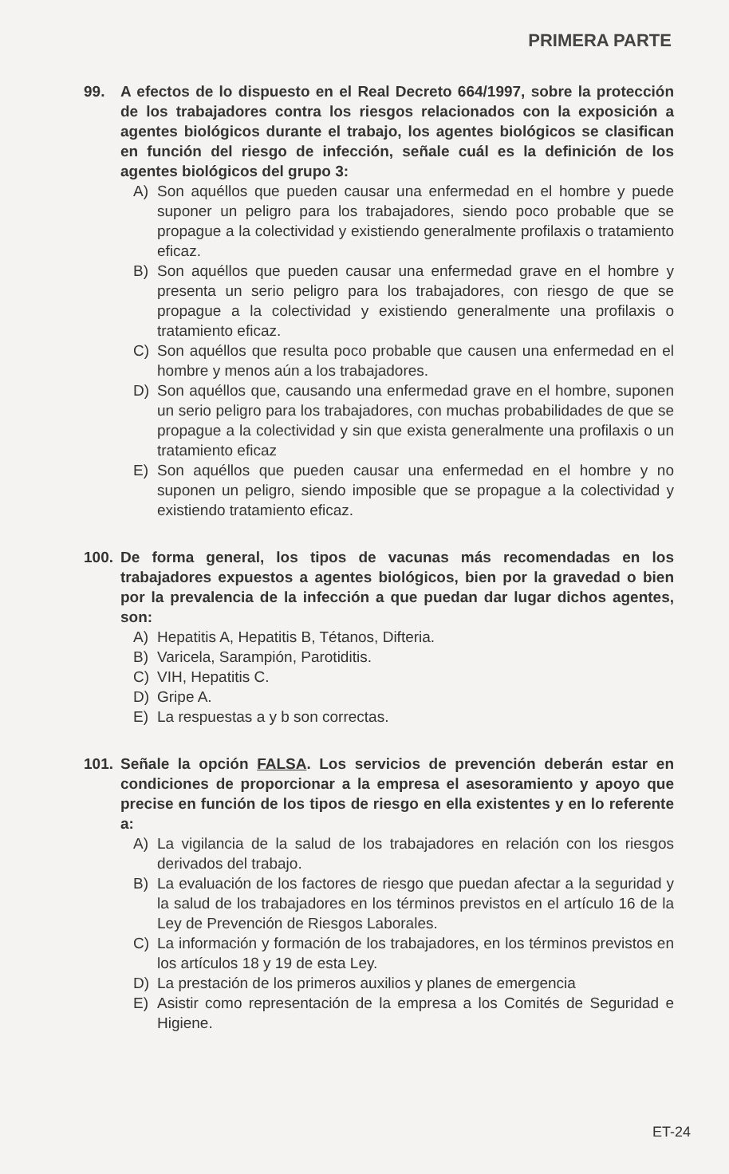PRIMERA PARTE
99. A efectos de lo dispuesto en el Real Decreto 664/1997, sobre la protección de los trabajadores contra los riesgos relacionados con la exposición a agentes biológicos durante el trabajo, los agentes biológicos se clasifican en función del riesgo de infección, señale cuál es la definición de los agentes biológicos del grupo 3:
A) Son aquéllos que pueden causar una enfermedad en el hombre y puede suponer un peligro para los trabajadores, siendo poco probable que se propague a la colectividad y existiendo generalmente profilaxis o tratamiento eficaz.
B) Son aquéllos que pueden causar una enfermedad grave en el hombre y presenta un serio peligro para los trabajadores, con riesgo de que se propague a la colectividad y existiendo generalmente una profilaxis o tratamiento eficaz.
C) Son aquéllos que resulta poco probable que causen una enfermedad en el hombre y menos aún a los trabajadores.
D) Son aquéllos que, causando una enfermedad grave en el hombre, suponen un serio peligro para los trabajadores, con muchas probabilidades de que se propague a la colectividad y sin que exista generalmente una profilaxis o un tratamiento eficaz
E) Son aquéllos que pueden causar una enfermedad en el hombre y no suponen un peligro, siendo imposible que se propague a la colectividad y existiendo tratamiento eficaz.
100. De forma general, los tipos de vacunas más recomendadas en los trabajadores expuestos a agentes biológicos, bien por la gravedad o bien por la prevalencia de la infección a que puedan dar lugar dichos agentes, son:
A) Hepatitis A, Hepatitis B, Tétanos, Difteria.
B) Varicela, Sarampión, Parotiditis.
C) VIH, Hepatitis C.
D) Gripe A.
E) La respuestas a y b son correctas.
101. Señale la opción FALSA. Los servicios de prevención deberán estar en condiciones de proporcionar a la empresa el asesoramiento y apoyo que precise en función de los tipos de riesgo en ella existentes y en lo referente a:
A) La vigilancia de la salud de los trabajadores en relación con los riesgos derivados del trabajo.
B) La evaluación de los factores de riesgo que puedan afectar a la seguridad y la salud de los trabajadores en los términos previstos en el artículo 16 de la Ley de Prevención de Riesgos Laborales.
C) La información y formación de los trabajadores, en los términos previstos en los artículos 18 y 19 de esta Ley.
D) La prestación de los primeros auxilios y planes de emergencia
E) Asistir como representación de la empresa a los Comités de Seguridad e Higiene.
ET-24